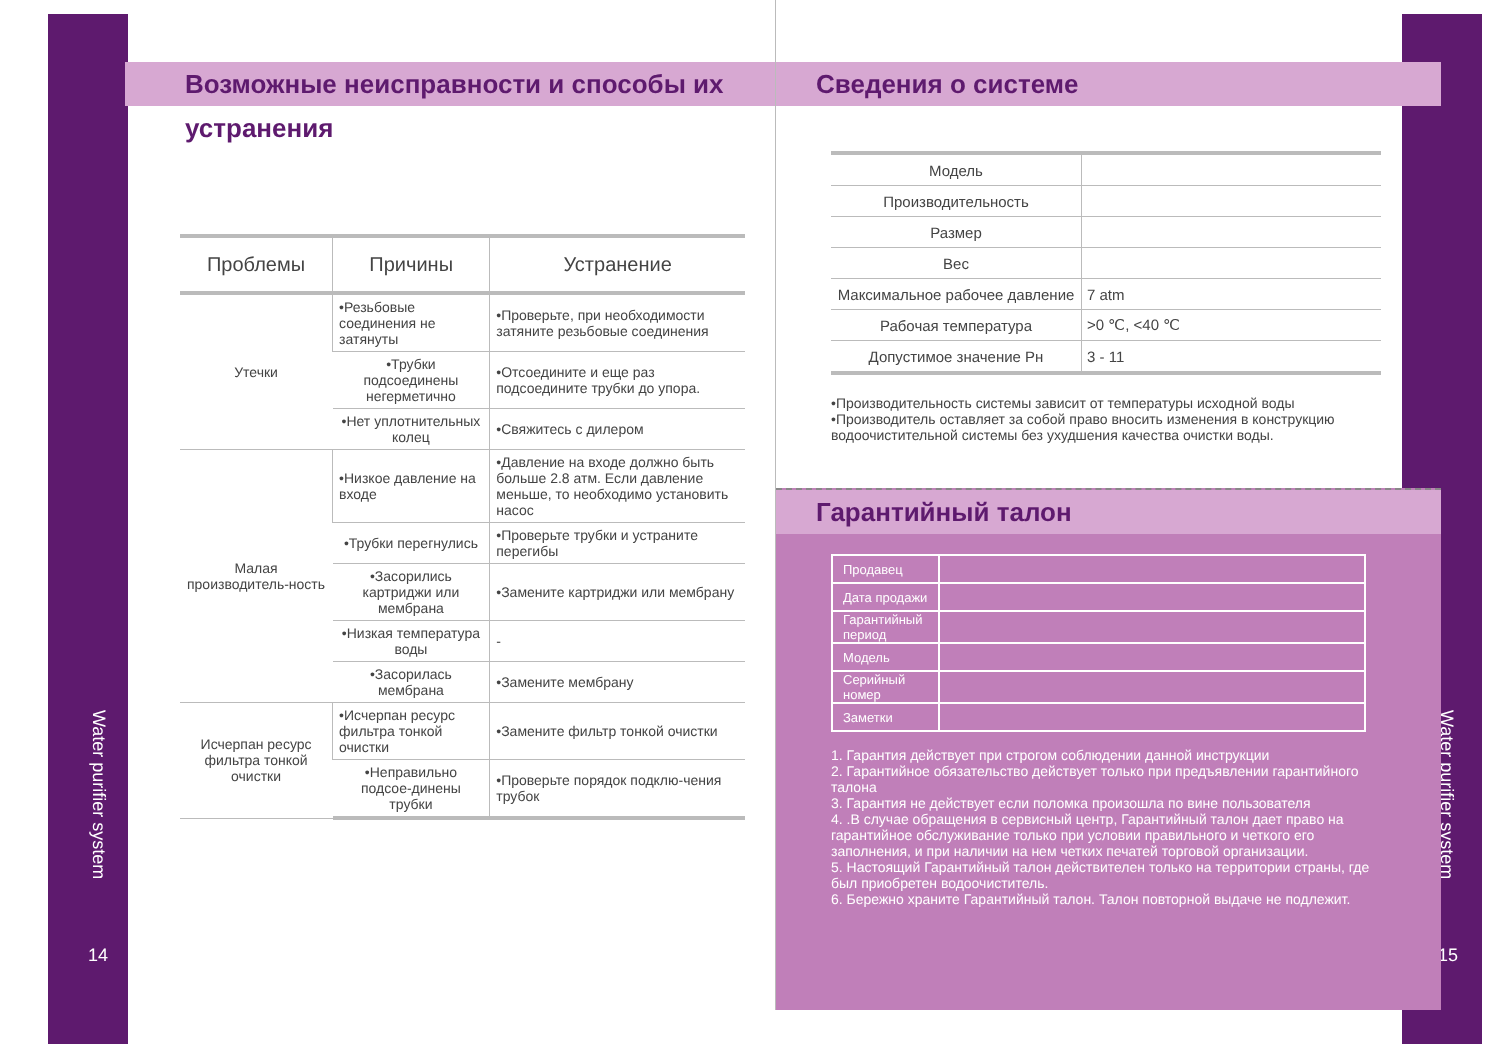Water purifier system
14
Water purifier system
15
Возможные неисправности и способы их устранения
| Проблемы | Причины | Устранение |
| --- | --- | --- |
| Утечки | •Резьбовые соединения не затянуты | •Проверьте, при необходимости затяните резьбовые соединения |
| | •Трубки подсоединены негерметично | •Отсоедините и еще раз подсоедините трубки до упора. |
| | •Нет уплотнительных колец | •Свяжитесь с дилером |
| Малая производитель-ность | •Низкое давление на входе | •Давление на входе должно быть больше 2.8 атм. Если давление меньше, то необходимо установить насос |
| | •Трубки перегнулись | •Проверьте трубки и устраните перегибы |
| | •Засорились картриджи или мембрана | •Замените картриджи или мембрану |
| | •Низкая температура воды | - |
| | •Засорилась мембрана | •Замените мембрану |
| Исчерпан ресурс фильтра тонкой очистки | •Исчерпан ресурс фильтра тонкой очистки | •Замените фильтр тонкой очистки |
| | •Неправильно подсое-динены трубки | •Проверьте порядок подклю-чения трубок |
Сведения о системе
| Модель | |
| Производительность | |
| Размер | |
| Вес | |
| Максимальное рабочее давление | 7 atm |
| Рабочая температура | >0 ℃, <40 ℃ |
| Допустимое значение Рн | 3 - 11 |
•Производительность системы зависит от температуры исходной воды
•Производитель оставляет за собой право вносить изменения в конструкцию водоочистительной системы без ухудшения качества очистки воды.
Гарантийный талон
| Продавец | |
| Дата продажи | |
| Гарантийный период | |
| Модель | |
| Серийный номер | |
| Заметки | |
1. Гарантия действует при строгом соблюдении данной инструкции
2. Гарантийное обязательство действует только при предъявлении гарантийного талона
3. Гарантия не действует если поломка произошла по вине пользователя
4. .В случае обращения в сервисный центр, Гарантийный талон дает право на гарантийное обслуживание только при условии правильного и четкого его заполнения, и при наличии на нем четких печатей торговой организации.
5. Настоящий Гарантийный талон действителен только на территории страны, где был приобретен водоочиститель.
6. Бережно храните Гарантийный талон. Талон повторной выдаче не подлежит.